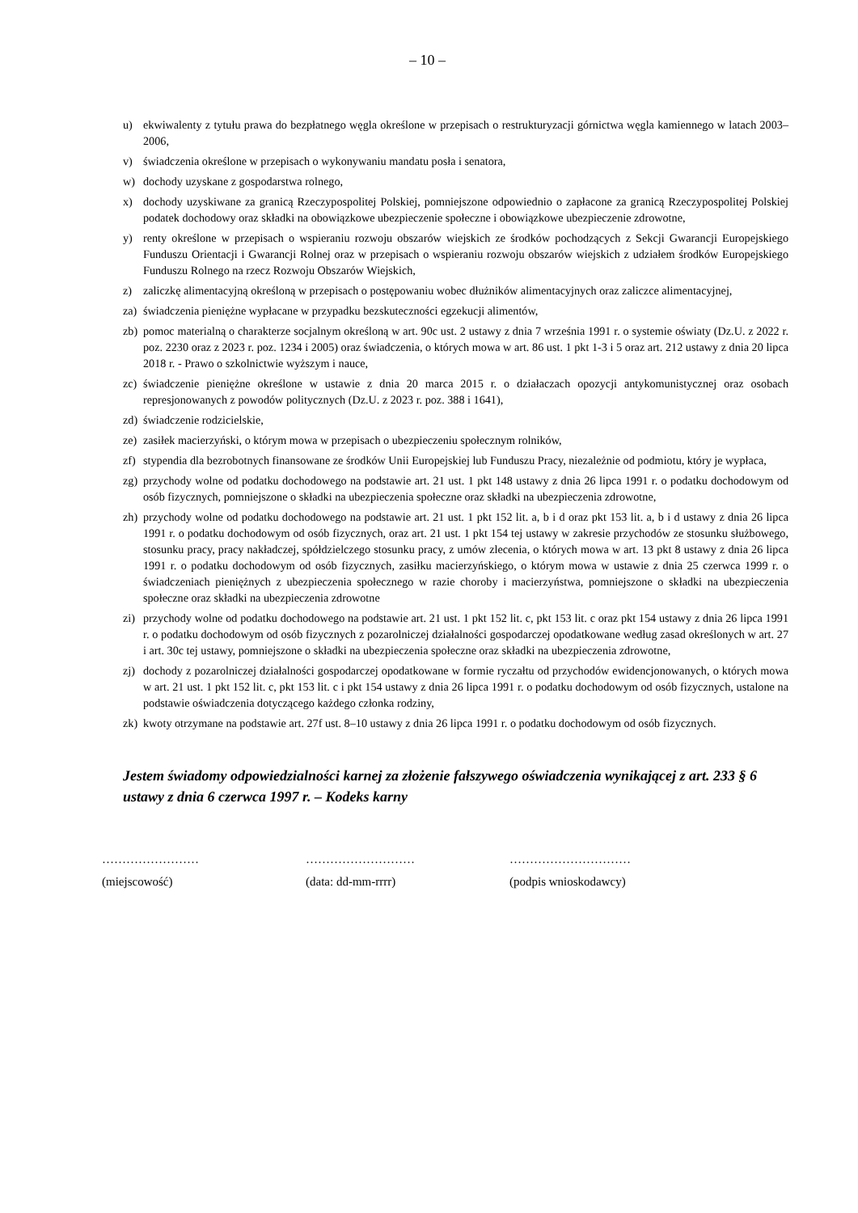– 10 –
u) ekwiwalenty z tytułu prawa do bezpłatnego węgla określone w przepisach o restrukturyzacji górnictwa węgla kamiennego w latach 2003–2006,
v) świadczenia określone w przepisach o wykonywaniu mandatu posła i senatora,
w) dochody uzyskane z gospodarstwa rolnego,
x) dochody uzyskiwane za granicą Rzeczypospolitej Polskiej, pomniejszone odpowiednio o zapłacone za granicą Rzeczypospolitej Polskiej podatek dochodowy oraz składki na obowiązkowe ubezpieczenie społeczne i obowiązkowe ubezpieczenie zdrowotne,
y) renty określone w przepisach o wspieraniu rozwoju obszarów wiejskich ze środków pochodzących z Sekcji Gwarancji Europejskiego Funduszu Orientacji i Gwarancji Rolnej oraz w przepisach o wspieraniu rozwoju obszarów wiejskich z udziałem środków Europejskiego Funduszu Rolnego na rzecz Rozwoju Obszarów Wiejskich,
z) zaliczkę alimentacyjną określoną w przepisach o postępowaniu wobec dłużników alimentacyjnych oraz zaliczce alimentacyjnej,
za) świadczenia pieniężne wypłacane w przypadku bezskuteczności egzekucji alimentów,
zb) pomoc materialną o charakterze socjalnym określoną w art. 90c ust. 2 ustawy z dnia 7 września 1991 r. o systemie oświaty (Dz.U. z 2022 r. poz. 2230 oraz z 2023 r. poz. 1234 i 2005) oraz świadczenia, o których mowa w art. 86 ust. 1 pkt 1-3 i 5 oraz art. 212 ustawy z dnia 20 lipca 2018 r. - Prawo o szkolnictwie wyższym i nauce,
zc) świadczenie pieniężne określone w ustawie z dnia 20 marca 2015 r. o działaczach opozycji antykomunistycznej oraz osobach represjonowanych z powodów politycznych (Dz.U. z 2023 r. poz. 388 i 1641),
zd) świadczenie rodzicielskie,
ze) zasiłek macierzyński, o którym mowa w przepisach o ubezpieczeniu społecznym rolników,
zf) stypendia dla bezrobotnych finansowane ze środków Unii Europejskiej lub Funduszu Pracy, niezależnie od podmiotu, który je wypłaca,
zg) przychody wolne od podatku dochodowego na podstawie art. 21 ust. 1 pkt 148 ustawy z dnia 26 lipca 1991 r. o podatku dochodowym od osób fizycznych, pomniejszone o składki na ubezpieczenia społeczne oraz składki na ubezpieczenia zdrowotne,
zh) przychody wolne od podatku dochodowego na podstawie art. 21 ust. 1 pkt 152 lit. a, b i d oraz pkt 153 lit. a, b i d ustawy z dnia 26 lipca 1991 r. o podatku dochodowym od osób fizycznych, oraz art. 21 ust. 1 pkt 154 tej ustawy w zakresie przychodów ze stosunku służbowego, stosunku pracy, pracy nakładczej, spółdzielczego stosunku pracy, z umów zlecenia, o których mowa w art. 13 pkt 8 ustawy z dnia 26 lipca 1991 r. o podatku dochodowym od osób fizycznych, zasiłku macierzyńskiego, o którym mowa w ustawie z dnia 25 czerwca 1999 r. o świadczeniach pieniężnych z ubezpieczenia społecznego w razie choroby i macierzyństwa, pomniejszone o składki na ubezpieczenia społeczne oraz składki na ubezpieczenia zdrowotne
zi) przychody wolne od podatku dochodowego na podstawie art. 21 ust. 1 pkt 152 lit. c, pkt 153 lit. c oraz pkt 154 ustawy z dnia 26 lipca 1991 r. o podatku dochodowym od osób fizycznych z pozarolniczej działalności gospodarczej opodatkowane według zasad określonych w art. 27 i art. 30c tej ustawy, pomniejszone o składki na ubezpieczenia społeczne oraz składki na ubezpieczenia zdrowotne,
zj) dochody z pozarolniczej działalności gospodarczej opodatkowane w formie ryczałtu od przychodów ewidencjonowanych, o których mowa w art. 21 ust. 1 pkt 152 lit. c, pkt 153 lit. c i pkt 154 ustawy z dnia 26 lipca 1991 r. o podatku dochodowym od osób fizycznych, ustalone na podstawie oświadczenia dotyczącego każdego członka rodziny,
zk) kwoty otrzymane na podstawie art. 27f ust. 8–10 ustawy z dnia 26 lipca 1991 r. o podatku dochodowym od osób fizycznych.
Jestem świadomy odpowiedzialności karnej za złożenie fałszywego oświadczenia wynikającej z art. 233 § 6 ustawy z dnia 6 czerwca 1997 r. – Kodeks karny
……………………
(miejscowość)
………………………
(data: dd-mm-rrrr)
…………………………
(podpis wnioskodawcy)